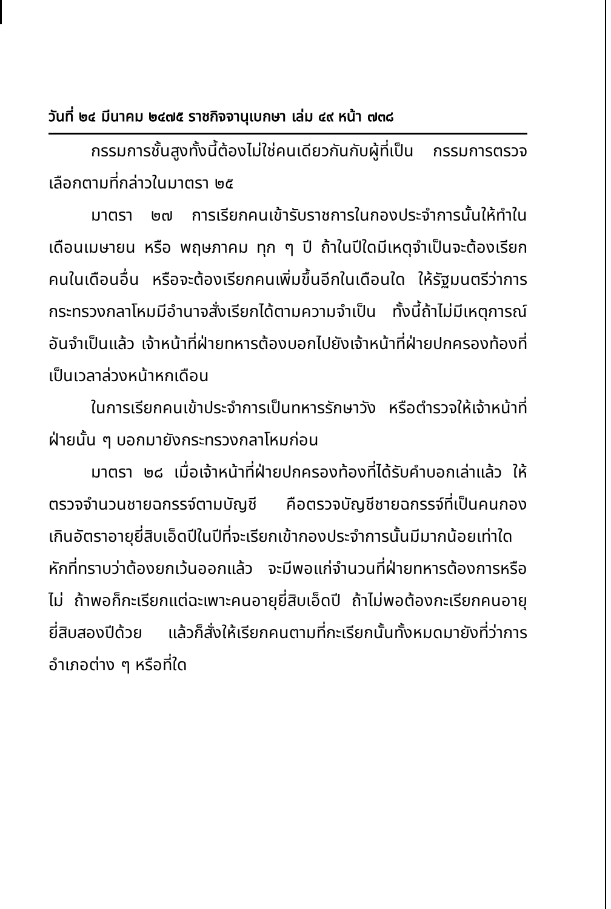วันที่ ๒๔ มีนาคม ๒๔๗๕ ราชกิจจานุเบกษา เล่ม ๔๙ หน้า ๗๓๘
กรรมการชั้นสูงทั้งนี้ต้องไม่ใช่คนเดียวกันกับผู้ที่เป็น กรรมการตรวจเลือกตามที่กล่าวในมาตรา ๒๕
มาตรา ๒๗ การเรียกคนเข้ารับราชการในกองประจำการนั้นให้ทำในเดือนเมษายน หรือ พฤษภาคม ทุก ๆ ปี ถ้าในปีใดมีเหตุจำเป็นจะต้องเรียกคนในเดือนอื่น หรือจะต้องเรียกคนเพิ่มขึ้นอีกในเดือนใด ให้รัฐมนตรีว่าการกระทรวงกลาโหมมีอำนาจสั่งเรียกได้ตามความจำเป็น ทั้งนี้ถ้าไม่มีเหตุการณ์อันจำเป็นแล้ว เจ้าหน้าที่ฝ่ายทหารต้องบอกไปยังเจ้าหน้าที่ฝ่ายปกครองท้องที่เป็นเวลาล่วงหน้าหกเดือน
ในการเรียกคนเข้าประจำการเป็นทหารรักษาวัง หรือตำรวจให้เจ้าหน้าที่ฝ่ายนั้น ๆ บอกมายังกระทรวงกลาโหมก่อน
มาตรา ๒๘ เมื่อเจ้าหน้าที่ฝ่ายปกครองท้องที่ได้รับคำบอกเล่าแล้ว ให้ตรวจจำนวนชายฉกรรจ์ตามบัญชี คือตรวจบัญชีชายฉกรรจ์ที่เป็นคนกองเกินอัตราอายุยี่สิบเอ็ดปีในปีที่จะเรียกเข้ากองประจำการนั้นมีมากน้อยเท่าใด หักที่ทราบว่าต้องยกเว้นออกแล้ว จะมีพอแก่จำนวนที่ฝ่ายทหารต้องการหรือไม่ ถ้าพอก็กะเรียกแต่ฉะเพาะคนอายุยี่สิบเอ็ดปี ถ้าไม่พอต้องกะเรียกคนอายุยี่สิบสองปีด้วย แล้วก็สั่งให้เรียกคนตามที่กะเรียกนั้นทั้งหมดมายังที่ว่าการอำเภอต่าง ๆ หรือที่ใด